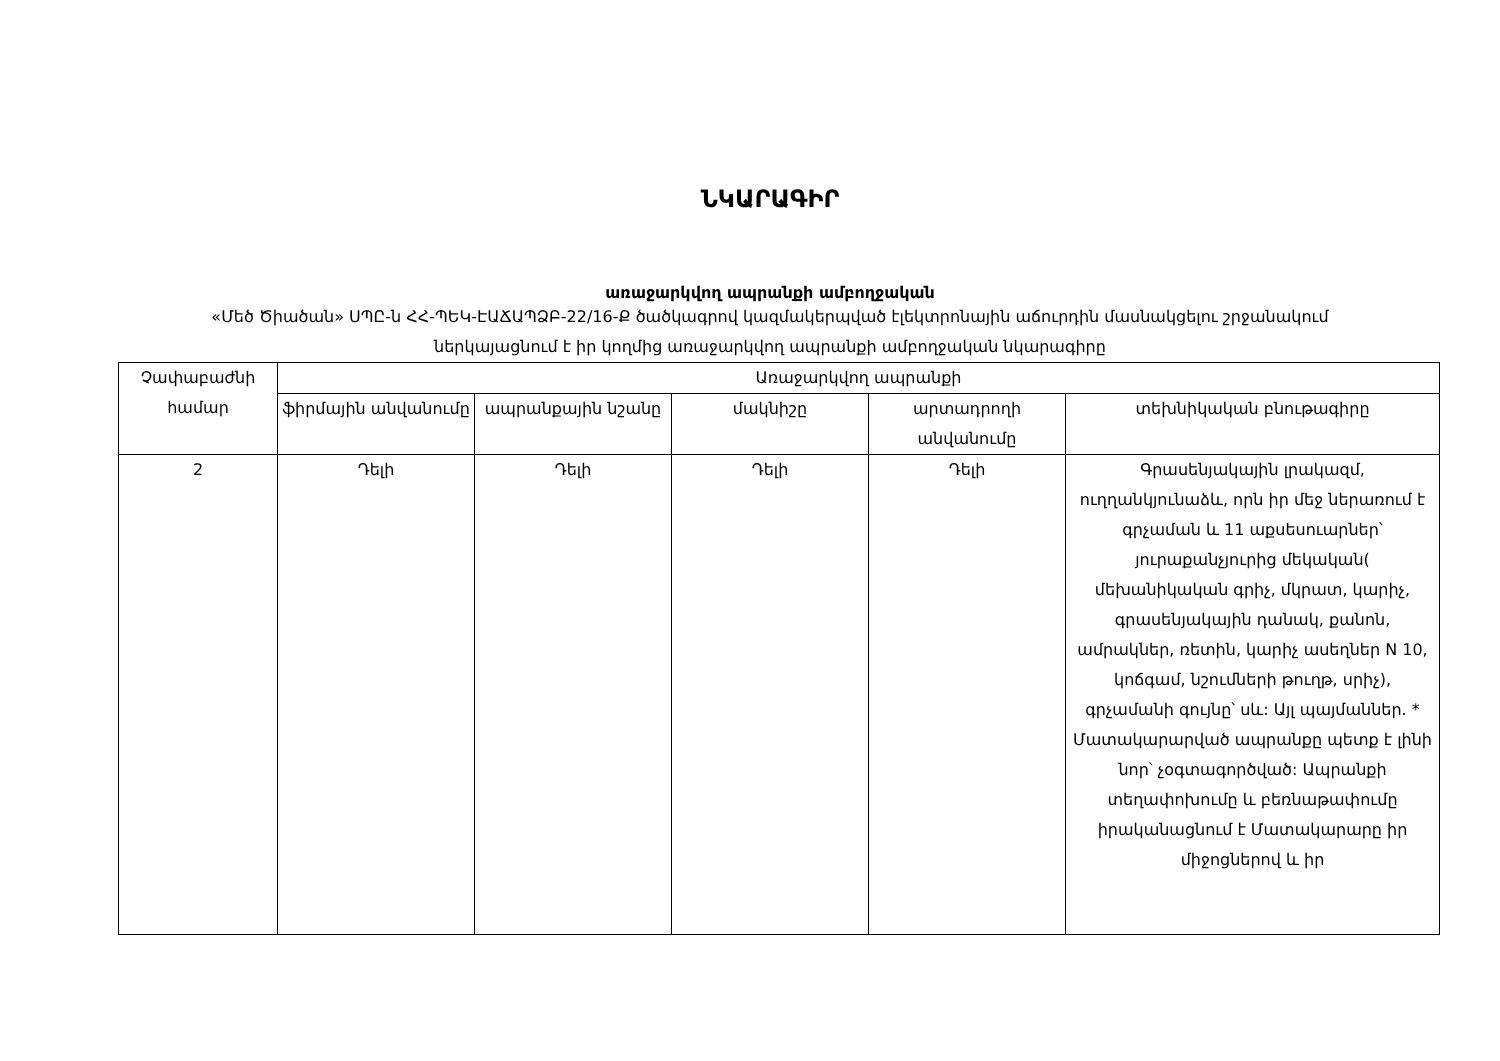ՆԿԱՐԱԳԻՐ
առաջարկվող ապրանքի ամբողջական
«Մեծ Ծիածան» ՍՊԸ-ն ՀՀ-ՊԵԿ-ԷԱՃԱՊՁԲ-22/16-Ք ծածկագրով կազմակերպված էլեկտրոնային աճուրդին մասնակցելու շրջանակում ներկայացնում է իր կողմից առաջարկվող ապրանքի ամբողջական նկարագիրը
| Չափաբաժնի համար | Առաջարկվող ապրանքի | | | | |
| --- | --- | --- | --- | --- | --- |
| | ֆիրմային անվանումը | ապրանքային նշանը | մակնիշը | արտադրողի անվանումը | տեխնիկական բնութագիրը |
| 2 | Դելի | Դելի | Դելի | Դելի | Գրասենյակային լրակազմ, ուղղանկյունաձև, որն իր մեջ ներառում է գրչաման և 11 աքսեսուարներ՝ յուրաքանչյուրից մեկական( մեխանիկական գրիչ, մկրատ, կարիչ, գրասենյակային դանակ, քանոն, ամրակներ, ռետին, կարիչ ասեղներ N 10, կոճգամ, նշումների թուղթ, սրիչ), գրչամանի գույնը՝ սև: Այլ պայմաններ. * Մատակարարված ապրանքը պետք է լինի նոր՝ չօգտագործված: Ապրանքի տեղափոխումը և բեռնաթափումը իրականացնում է Մատակարարը իր միջոցներով և իր |